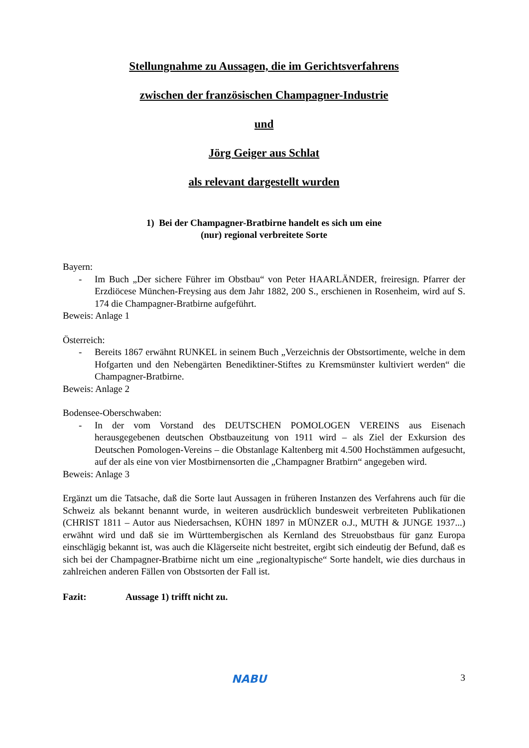Stellungnahme zu Aussagen, die im Gerichtsverfahrens
zwischen der französischen Champagner-Industrie
und
Jörg Geiger aus Schlat
als relevant dargestellt wurden
1) Bei der Champagner-Bratbirne handelt es sich um eine
(nur) regional verbreitete Sorte
Bayern:
- Im Buch „Der sichere Führer im Obstbau“ von Peter HAARLÄNDER, freiresign. Pfarrer der Erzdiöcese München-Freysing aus dem Jahr 1882, 200 S., erschienen in Rosenheim, wird auf S. 174 die Champagner-Bratbirne aufgeführt.
Beweis: Anlage 1
Österreich:
- Bereits 1867 erwähnt RUNKEL in seinem Buch „Verzeichnis der Obstsortimente, welche in dem Hofgarten und den Nebengärten Benediktiner-Stiftes zu Kremsmünster kultiviert werden“ die Champagner-Bratbirne.
Beweis: Anlage 2
Bodensee-Oberschwaben:
- In der vom Vorstand des DEUTSCHEN POMOLOGEN VEREINS aus Eisenach herausgegebenen deutschen Obstbauzeitung von 1911 wird – als Ziel der Exkursion des Deutschen Pomologen-Vereins – die Obstanlage Kaltenberg mit 4.500 Hochstämmen aufgesucht, auf der als eine von vier Mostbirnensorten die „Champagner Bratbirn“ angegeben wird.
Beweis: Anlage 3
Ergänzt um die Tatsache, daß die Sorte laut Aussagen in früheren Instanzen des Verfahrens auch für die Schweiz als bekannt benannt wurde, in weiteren ausdrücklich bundesweit verbreiteten Publikationen (CHRIST 1811 – Autor aus Niedersachsen, KÜHN 1897 in MÜNZER o.J., MUTH & JUNGE 1937...) erwähnt wird und daß sie im Württembergischen als Kernland des Streuobstbaus für ganz Europa einschlägig bekannt ist, was auch die Klägerseite nicht bestreitet, ergibt sich eindeutig der Befund, daß es sich bei der Champagner-Bratbirne nicht um eine „regionaltypische“ Sorte handelt, wie dies durchaus in zahlreichen anderen Fällen von Obstsorten der Fall ist.
Fazit: Aussage 1) trifft nicht zu.
3 NABU